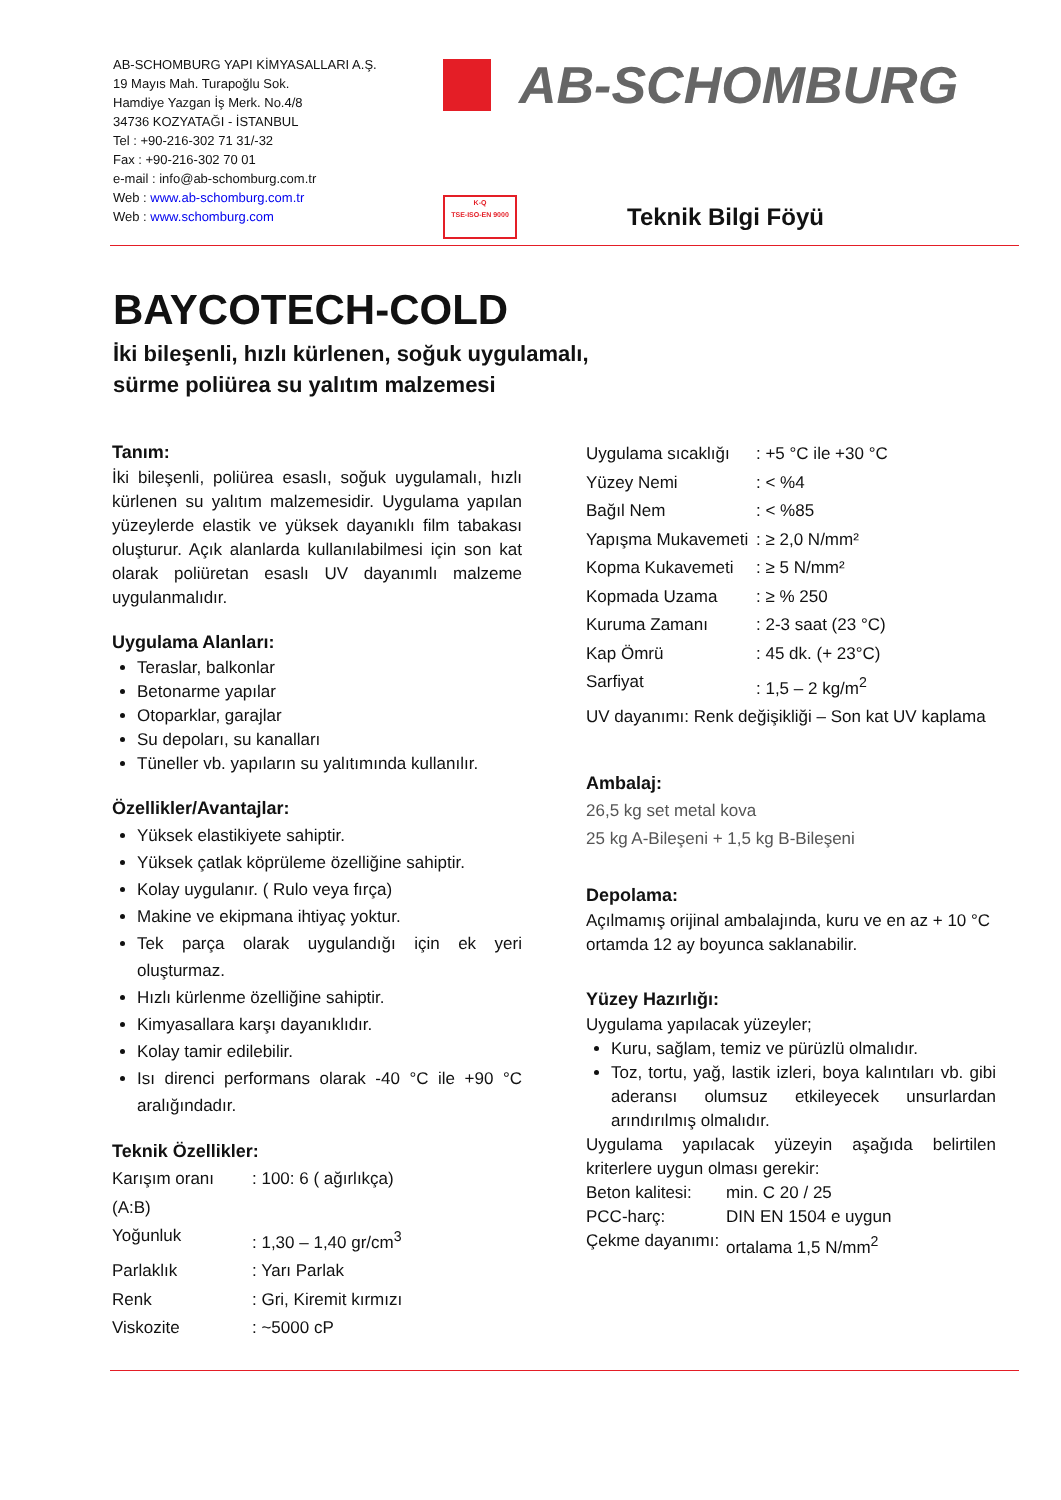AB-SCHOMBURG YAPI KİMYASALLARI A.Ş.
19 Mayıs Mah. Turapoğlu Sok.
Hamdiye Yazgan İş Merk. No.4/8
34736 KOZYATAĞI - İSTANBUL
Tel : +90-216-302 71 31/-32
Fax : +90-216-302 70 01
e-mail : info@ab-schomburg.com.tr
Web : www.ab-schomburg.com.tr
Web : www.schomburg.com
AB-SCHOMBURG
K-Q
TSE-ISO-EN 9000
Teknik Bilgi Föyü
BAYCOTECH-COLD
İki bileşenli, hızlı kürlenen, soğuk uygulamalı,
sürme poliürea su yalıtım malzemesi
Tanım:
İki bileşenli, poliürea esaslı, soğuk uygulamalı, hızlı kürlenen su yalıtım malzemesidir. Uygulama yapılan yüzeylerde elastik ve yüksek dayanıklı film tabakası oluşturur. Açık alanlarda kullanılabilmesi için son kat olarak poliüretan esaslı UV dayanımlı malzeme uygulanmalıdır.
Uygulama Alanları:
Teraslar, balkonlar
Betonarme yapılar
Otoparklar, garajlar
Su depoları, su kanalları
Tüneller vb. yapıların su yalıtımında kullanılır.
Özellikler/Avantajlar:
Yüksek elastikiyete sahiptir.
Yüksek çatlak köprüleme özelliğine sahiptir.
Kolay uygulanır. ( Rulo veya fırça)
Makine ve ekipmana ihtiyaç yoktur.
Tek parça olarak uygulandığı için ek yeri oluşturmaz.
Hızlı kürlenme özelliğine sahiptir.
Kimyasallara karşı dayanıklıdır.
Kolay tamir edilebilir.
Isı direnci performans olarak -40 °C ile +90 °C aralığındadır.
Teknik Özellikler:
Karışım oranı (A:B): 100: 6 ( ağırlıkça) Yoğunluk: 1,30 – 1,40 gr/cm<sup>3</sup> Parlaklık: Yarı Parlak Renk: Gri, Kiremit kırmızı Viskozite: ~5000 cP
Uygulama sıcaklığı: +5 °C ile +30 °C Yüzey Nemi: < %4 Bağıl Nem: < %85 Yapışma Mukavemeti: ≥ 2,0 N/mm² Kopma Kukavemeti: ≥ 5 N/mm² Kopmada Uzama: ≥ % 250 Kuruma Zamanı: 2-3 saat (23 °C) Kap Ömrü: 45 dk. (+ 23°C) Sarfiyat: 1,5 – 2 kg/m<sup>2</sup>
UV dayanımı: Renk değişikliği – Son kat UV kaplama
Ambalaj:
26,5 kg set metal kova
25 kg A-Bileşeni + 1,5 kg B-Bileşeni
Depolama:
Açılmamış orijinal ambalajında, kuru ve en az + 10 °C ortamda 12 ay boyunca saklanabilir.
Yüzey Hazırlığı:
Uygulama yapılacak yüzeyler;
Kuru, sağlam, temiz ve pürüzlü olmalıdır.
Toz, tortu, yağ, lastik izleri, boya kalıntıları vb. gibi aderansı olumsuz etkileyecek unsurlardan arındırılmış olmalıdır.
Uygulama yapılacak yüzeyin aşağıda belirtilen kriterlere uygun olması gerekir:
Beton kalitesi: min. C 20 / 25 PCC-harç: DIN EN 1504 e uygun Çekme dayanımı: ortalama 1,5 N/mm<sup>2</sup>